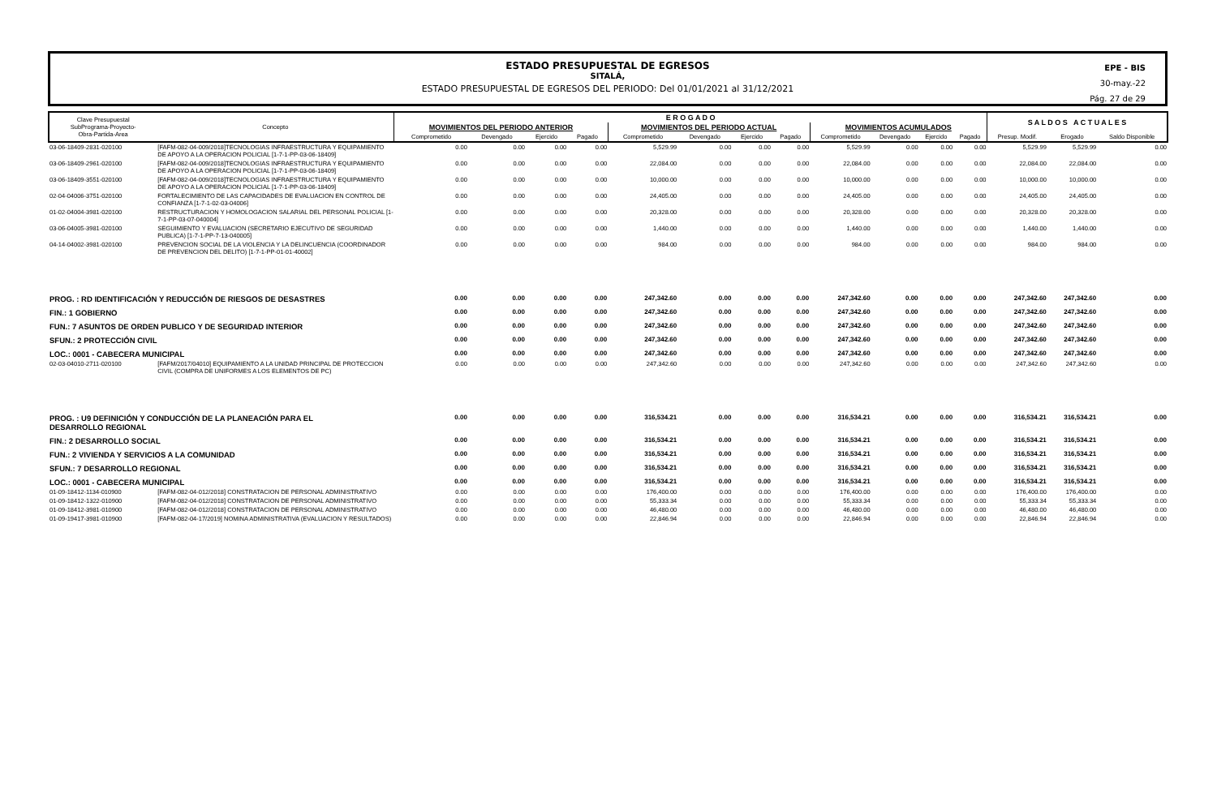ESTADO PRESUPUESTAL DE EGRESOS
SITALÁ,
ESTADO PRESUPUESTAL DE EGRESOS DEL PERIODO: Del 01/01/2021 al 31/12/2021
EPE - BIS
30-may.-22
Pág. 27 de 29
| Clave Presupuestal SubPrograma-Proyecto- Obra-Partida-Area | Concepto | E R O G A D O | | | | | | | | | | | | S A L D O S A C T U A L E S | | |
| --- | --- | --- | --- | --- | --- | --- | --- | --- | --- | --- | --- | --- | --- | --- | --- | --- |
| | | MOVIMIENTOS DEL PERIODO ANTERIOR | | | | MOVIMIENTOS DEL PERIODO ACTUAL | | | | MOVIMIENTOS ACUMULADOS | | | | | | |
| | | Comprometido | Devengado | Ejercido | Pagado | Comprometido | Devengado | Ejercido | Pagado | Comprometido | Devengado | Ejercido | Pagado | Presup. Modif. | Erogado | Saldo Disponible |
| 03-06-18409-2831-020100 | [FAFM-082-04-009/2018]TECNOLOGIAS INFRAESTRUCTURA Y EQUIPAMIENTO DE APOYO A LA OPERACION POLICIAL [1-7-1-PP-03-06-18409] | 0.00 | 0.00 | 0.00 | 0.00 | 5,529.99 | 0.00 | 0.00 | 0.00 | 5,529.99 | 0.00 | 0.00 | 0.00 | 5,529.99 | 5,529.99 | 0.00 |
| 03-06-18409-2961-020100 | [FAFM-082-04-009/2018]TECNOLOGIAS INFRAESTRUCTURA Y EQUIPAMIENTO DE APOYO A LA OPERACION POLICIAL [1-7-1-PP-03-06-18409] | 0.00 | 0.00 | 0.00 | 0.00 | 22,084.00 | 0.00 | 0.00 | 0.00 | 22,084.00 | 0.00 | 0.00 | 0.00 | 22,084.00 | 22,084.00 | 0.00 |
| 03-06-18409-3551-020100 | [FAFM-082-04-009/2018]TECNOLOGIAS INFRAESTRUCTURA Y EQUIPAMIENTO DE APOYO A LA OPERACION POLICIAL [1-7-1-PP-03-06-18409] | 0.00 | 0.00 | 0.00 | 0.00 | 10,000.00 | 0.00 | 0.00 | 0.00 | 10,000.00 | 0.00 | 0.00 | 0.00 | 10,000.00 | 10,000.00 | 0.00 |
| 02-04-04006-3751-020100 | FORTALECIMIENTO DE LAS CAPACIDADES DE EVALUACION EN CONTROL DE CONFIANZA [1-7-1-02-03-04006] | 0.00 | 0.00 | 0.00 | 0.00 | 24,405.00 | 0.00 | 0.00 | 0.00 | 24,405.00 | 0.00 | 0.00 | 0.00 | 24,405.00 | 24,405.00 | 0.00 |
| 01-02-04004-3981-020100 | RESTRUCTURACION Y HOMOLOGACION SALARIAL DEL PERSONAL POLICIAL [1-7-1-PP-03-07-040004] | 0.00 | 0.00 | 0.00 | 0.00 | 20,328.00 | 0.00 | 0.00 | 0.00 | 20,328.00 | 0.00 | 0.00 | 0.00 | 20,328.00 | 20,328.00 | 0.00 |
| 03-06-04005-3981-020100 | SEGUIMIENTO Y EVALUACION (SECRETARIO EJECUTIVO DE SEGURIDAD PUBLICA) [1-7-1-PP-7-13-040005] | 0.00 | 0.00 | 0.00 | 0.00 | 1,440.00 | 0.00 | 0.00 | 0.00 | 1,440.00 | 0.00 | 0.00 | 0.00 | 1,440.00 | 1,440.00 | 0.00 |
| 04-14-04002-3981-020100 | PREVENCION SOCIAL DE LA VIOLENCIA Y LA DELINCUENCIA (COORDINADOR DE PREVENCION DEL DELITO) [1-7-1-PP-01-01-40002] | 0.00 | 0.00 | 0.00 | 0.00 | 984.00 | 0.00 | 0.00 | 0.00 | 984.00 | 0.00 | 0.00 | 0.00 | 984.00 | 984.00 | 0.00 |
| PROG. : RD IDENTIFICACIÓN Y REDUCCIÓN DE RIESGOS DE DESASTRES | | 0.00 | 0.00 | 0.00 | 0.00 | 247,342.60 | 0.00 | 0.00 | 0.00 | 247,342.60 | 0.00 | 0.00 | 0.00 | 247,342.60 | 247,342.60 | 0.00 |
| FIN.: 1 GOBIERNO | | 0.00 | 0.00 | 0.00 | 0.00 | 247,342.60 | 0.00 | 0.00 | 0.00 | 247,342.60 | 0.00 | 0.00 | 0.00 | 247,342.60 | 247,342.60 | 0.00 |
| FUN.: 7 ASUNTOS DE ORDEN PUBLICO Y DE SEGURIDAD INTERIOR | | 0.00 | 0.00 | 0.00 | 0.00 | 247,342.60 | 0.00 | 0.00 | 0.00 | 247,342.60 | 0.00 | 0.00 | 0.00 | 247,342.60 | 247,342.60 | 0.00 |
| SFUN.: 2 PROTECCIÓN CIVIL | | 0.00 | 0.00 | 0.00 | 0.00 | 247,342.60 | 0.00 | 0.00 | 0.00 | 247,342.60 | 0.00 | 0.00 | 0.00 | 247,342.60 | 247,342.60 | 0.00 |
| LOC.: 0001 - CABECERA MUNICIPAL | | 0.00 | 0.00 | 0.00 | 0.00 | 247,342.60 | 0.00 | 0.00 | 0.00 | 247,342.60 | 0.00 | 0.00 | 0.00 | 247,342.60 | 247,342.60 | 0.00 |
| 02-03-04010-2711-020100 | [FAFM/2017/04010] EQUIPAMIENTO A LA UNIDAD PRINCIPAL DE PROTECCION CIVIL (COMPRA DE UNIFORMES A LOS ELEMENTOS DE PC) | 0.00 | 0.00 | 0.00 | 0.00 | 247,342.60 | 0.00 | 0.00 | 0.00 | 247,342.60 | 0.00 | 0.00 | 0.00 | 247,342.60 | 247,342.60 | 0.00 |
| PROG. : U9 DEFINICIÓN Y CONDUCCIÓN DE LA PLANEACIÓN PARA EL DESARROLLO REGIONAL | | 0.00 | 0.00 | 0.00 | 0.00 | 316,534.21 | 0.00 | 0.00 | 0.00 | 316,534.21 | 0.00 | 0.00 | 0.00 | 316,534.21 | 316,534.21 | 0.00 |
| FIN.: 2 DESARROLLO SOCIAL | | 0.00 | 0.00 | 0.00 | 0.00 | 316,534.21 | 0.00 | 0.00 | 0.00 | 316,534.21 | 0.00 | 0.00 | 0.00 | 316,534.21 | 316,534.21 | 0.00 |
| FUN.: 2 VIVIENDA Y SERVICIOS A LA COMUNIDAD | | 0.00 | 0.00 | 0.00 | 0.00 | 316,534.21 | 0.00 | 0.00 | 0.00 | 316,534.21 | 0.00 | 0.00 | 0.00 | 316,534.21 | 316,534.21 | 0.00 |
| SFUN.: 7 DESARROLLO REGIONAL | | 0.00 | 0.00 | 0.00 | 0.00 | 316,534.21 | 0.00 | 0.00 | 0.00 | 316,534.21 | 0.00 | 0.00 | 0.00 | 316,534.21 | 316,534.21 | 0.00 |
| LOC.: 0001 - CABECERA MUNICIPAL | | 0.00 | 0.00 | 0.00 | 0.00 | 316,534.21 | 0.00 | 0.00 | 0.00 | 316,534.21 | 0.00 | 0.00 | 0.00 | 316,534.21 | 316,534.21 | 0.00 |
| 01-09-18412-1134-010900 | [FAFM-082-04-012/2018] CONSTRATACION DE PERSONAL ADMINISTRATIVO | 0.00 | 0.00 | 0.00 | 0.00 | 176,400.00 | 0.00 | 0.00 | 0.00 | 176,400.00 | 0.00 | 0.00 | 0.00 | 176,400.00 | 176,400.00 | 0.00 |
| 01-09-18412-1322-010900 | [FAFM-082-04-012/2018] CONSTRATACION DE PERSONAL ADMINISTRATIVO | 0.00 | 0.00 | 0.00 | 0.00 | 55,333.34 | 0.00 | 0.00 | 0.00 | 55,333.34 | 0.00 | 0.00 | 0.00 | 55,333.34 | 55,333.34 | 0.00 |
| 01-09-18412-3981-010900 | [FAFM-082-04-012/2018] CONSTRATACION DE PERSONAL ADMINISTRATIVO | 0.00 | 0.00 | 0.00 | 0.00 | 46,480.00 | 0.00 | 0.00 | 0.00 | 46,480.00 | 0.00 | 0.00 | 0.00 | 46,480.00 | 46,480.00 | 0.00 |
| 01-09-19417-3981-010900 | [FAFM-082-04-17/2019] NOMINA ADMINISTRATIVA (EVALUACION Y RESULTADOS) | 0.00 | 0.00 | 0.00 | 0.00 | 22,846.94 | 0.00 | 0.00 | 0.00 | 22,846.94 | 0.00 | 0.00 | 0.00 | 22,846.94 | 22,846.94 | 0.00 |